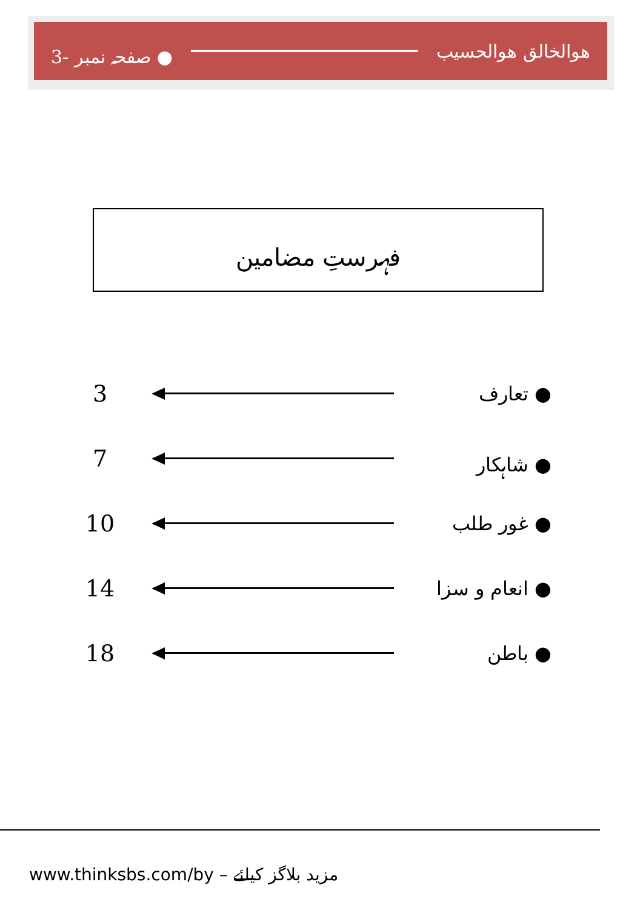هوالخالق هوالحسیب ● صفحہ نمبر -3
فہرستِ مضامین
3 ● تعارف
7 ● شاہکار
10 ● غور طلب
14 ● انعام و سزا
18 ● باطن
www.thinksbs.com/by مزید بلاگز کیلئے –